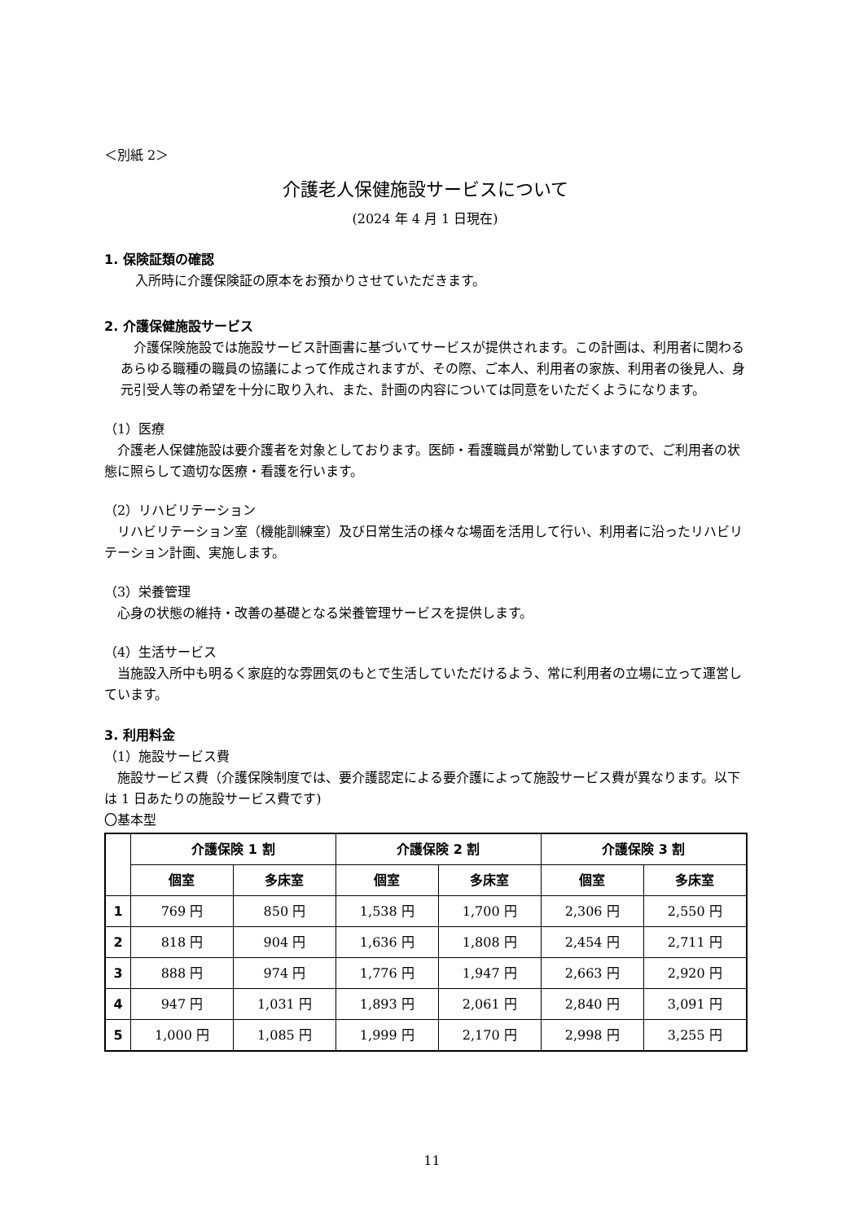＜別紙 2＞
介護老人保健施設サービスについて
(2024 年 4 月 1 日現在)
1. 保険証類の確認
入所時に介護保険証の原本をお預かりさせていただきます。
2. 介護保健施設サービス
　介護保険施設では施設サービス計画書に基づいてサービスが提供されます。この計画は、利用者に関わるあらゆる職種の職員の協議によって作成されますが、その際、ご本人、利用者の家族、利用者の後見人、身元引受人等の希望を十分に取り入れ、また、計画の内容については同意をいただくようになります。
（1）医療
　介護老人保健施設は要介護者を対象としております。医師・看護職員が常勤していますので、ご利用者の状態に照らして適切な医療・看護を行います。
（2）リハビリテーション
　リハビリテーション室（機能訓練室）及び日常生活の様々な場面を活用して行い、利用者に沿ったリハビリテーション計画、実施します。
（3）栄養管理
　心身の状態の維持・改善の基礎となる栄養管理サービスを提供します。
（4）生活サービス
　当施設入所中も明るく家庭的な雰囲気のもとで生活していただけるよう、常に利用者の立場に立って運営しています。
3. 利用料金
（1）施設サービス費
　施設サービス費（介護保険制度では、要介護認定による要介護によって施設サービス費が異なります。以下は 1 日あたりの施設サービス費です)
〇基本型
| | 介護保険 1 割 | | 介護保険 2 割 | | 介護保険 3 割 | |
| --- | --- | --- | --- | --- | --- | --- |
| | 個室 | 多床室 | 個室 | 多床室 | 個室 | 多床室 |
| 1 | 769 円 | 850 円 | 1,538 円 | 1,700 円 | 2,306 円 | 2,550 円 |
| 2 | 818 円 | 904 円 | 1,636 円 | 1,808 円 | 2,454 円 | 2,711 円 |
| 3 | 888 円 | 974 円 | 1,776 円 | 1,947 円 | 2,663 円 | 2,920 円 |
| 4 | 947 円 | 1,031 円 | 1,893 円 | 2,061 円 | 2,840 円 | 3,091 円 |
| 5 | 1,000 円 | 1,085 円 | 1,999 円 | 2,170 円 | 2,998 円 | 3,255 円 |
11